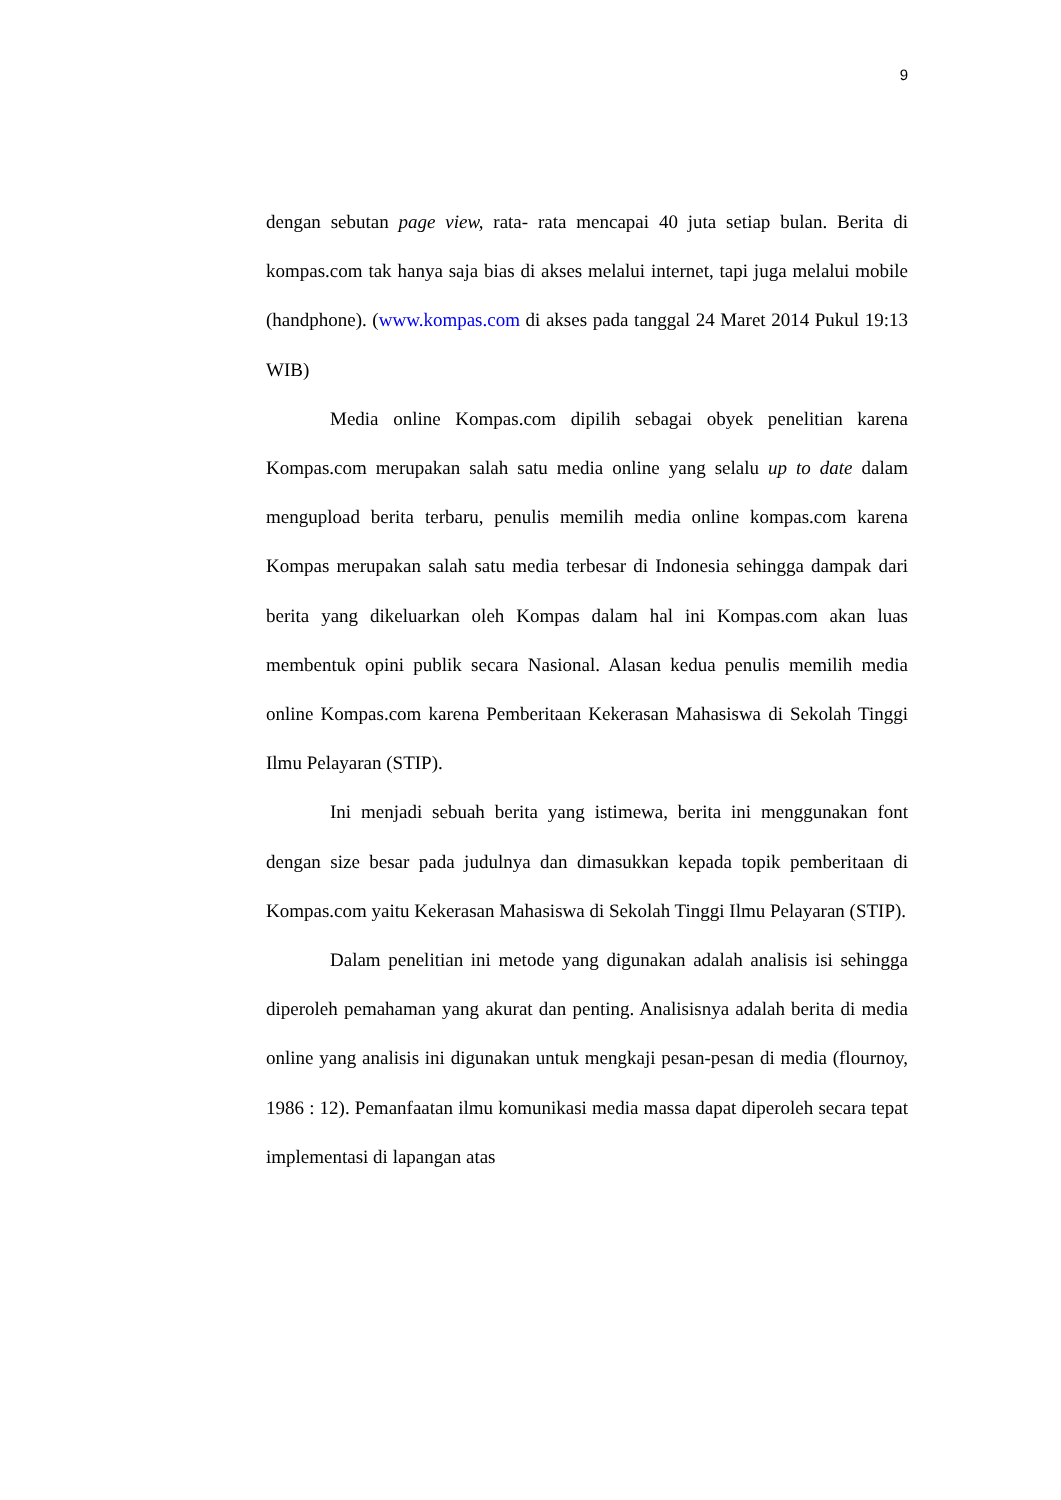9
dengan sebutan page view, rata- rata mencapai 40 juta setiap bulan. Berita di kompas.com tak hanya saja bias di akses melalui internet, tapi juga melalui mobile (handphone). (www.kompas.com di akses pada tanggal 24 Maret 2014 Pukul 19:13 WIB)
Media online Kompas.com dipilih sebagai obyek penelitian karena Kompas.com merupakan salah satu media online yang selalu up to date dalam mengupload berita terbaru, penulis memilih media online kompas.com karena Kompas merupakan salah satu media terbesar di Indonesia sehingga dampak dari berita yang dikeluarkan oleh Kompas dalam hal ini Kompas.com akan luas membentuk opini publik secara Nasional. Alasan kedua penulis memilih media online Kompas.com karena Pemberitaan Kekerasan Mahasiswa di Sekolah Tinggi Ilmu Pelayaran (STIP).
Ini menjadi sebuah berita yang istimewa, berita ini menggunakan font dengan size besar pada judulnya dan dimasukkan kepada topik pemberitaan di Kompas.com yaitu Kekerasan Mahasiswa di Sekolah Tinggi Ilmu Pelayaran (STIP).
Dalam penelitian ini metode yang digunakan adalah analisis isi sehingga diperoleh pemahaman yang akurat dan penting. Analisisnya adalah berita di media online yang analisis ini digunakan untuk mengkaji pesan-pesan di media (flournoy, 1986 : 12). Pemanfaatan ilmu komunikasi media massa dapat diperoleh secara tepat implementasi di lapangan atas